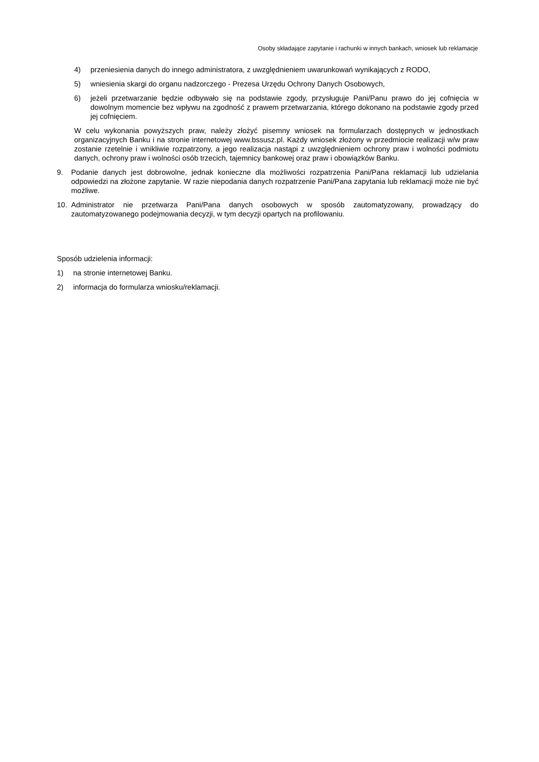Osoby składające zapytanie i rachunki w innych bankach, wniosek lub reklamacje
4) przeniesienia danych do innego administratora, z uwzględnieniem uwarunkowań wynikających z RODO,
5) wniesienia skargi do organu nadzorczego - Prezesa Urzędu Ochrony Danych Osobowych,
6) jeżeli przetwarzanie będzie odbywało się na podstawie zgody, przysługuje Pani/Panu prawo do jej cofnięcia w dowolnym momencie bez wpływu na zgodność z prawem przetwarzania, którego dokonano na podstawie zgody przed jej cofnięciem.
W celu wykonania powyższych praw, należy złożyć pisemny wniosek na formularzach dostępnych w jednostkach organizacyjnych Banku i na stronie internetowej www.bssusz.pl. Każdy wniosek złożony w przedmiocie realizacji w/w praw zostanie rzetelnie i wnikliwie rozpatrzony, a jego realizacja nastąpi z uwzględnieniem ochrony praw i wolności podmiotu danych, ochrony praw i wolności osób trzecich, tajemnicy bankowej oraz praw i obowiązków Banku.
9. Podanie danych jest dobrowolne, jednak konieczne dla możliwości rozpatrzenia Pani/Pana reklamacji lub udzielania odpowiedzi na złożone zapytanie. W razie niepodania danych rozpatrzenie Pani/Pana zapytania lub reklamacji może nie być możliwe.
10. Administrator nie przetwarza Pani/Pana danych osobowych w sposób zautomatyzowany, prowadzący do zautomatyzowanego podejmowania decyzji, w tym decyzji opartych na profilowaniu.
Sposób udzielenia informacji:
1) na stronie internetowej Banku.
2) informacja do formularza wniosku/reklamacji.